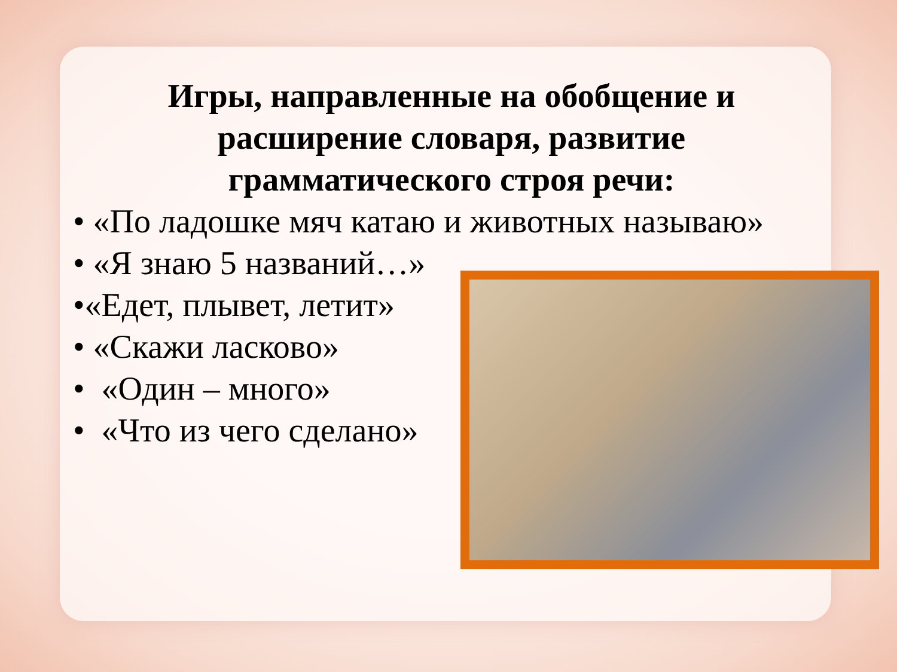Игры, направленные на обобщение и
расширение словаря, развитие
грамматического строя речи:
• «По ладошке мяч катаю и животных называю»
• «Я знаю 5 названий…»
•«Едет, плывет, летит»
• «Скажи ласково»
• «Один – много»
• «Что из чего сделано»